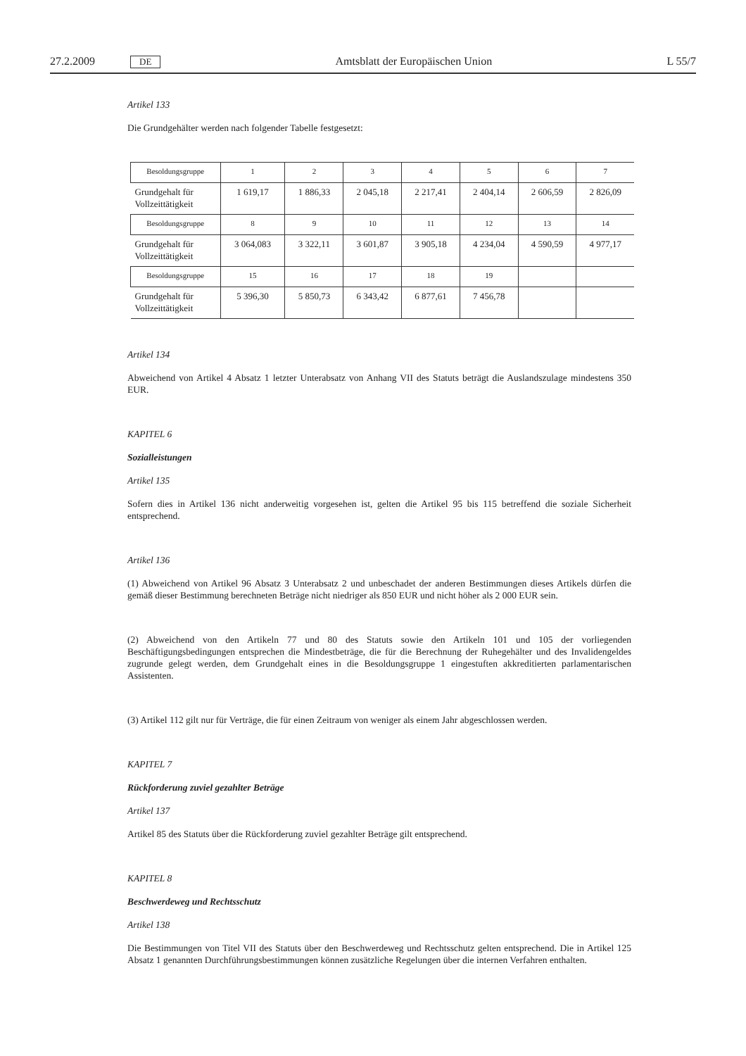27.2.2009 DE Amtsblatt der Europäischen Union L 55/7
Artikel 133
Die Grundgehälter werden nach folgender Tabelle festgesetzt:
| Besoldungsgruppe | 1 | 2 | 3 | 4 | 5 | 6 | 7 |
| Grundgehalt für Vollzeittätigkeit | 1 619,17 | 1 886,33 | 2 045,18 | 2 217,41 | 2 404,14 | 2 606,59 | 2 826,09 |
| Besoldungsgruppe | 8 | 9 | 10 | 11 | 12 | 13 | 14 |
| Grundgehalt für Vollzeittätigkeit | 3 064,083 | 3 322,11 | 3 601,87 | 3 905,18 | 4 234,04 | 4 590,59 | 4 977,17 |
| Besoldungsgruppe | 15 | 16 | 17 | 18 | 19 | | |
| Grundgehalt für Vollzeittätigkeit | 5 396,30 | 5 850,73 | 6 343,42 | 6 877,61 | 7 456,78 | | |
Artikel 134
Abweichend von Artikel 4 Absatz 1 letzter Unterabsatz von Anhang VII des Statuts beträgt die Auslandszulage mindestens 350 EUR.
KAPITEL 6
Sozialleistungen
Artikel 135
Sofern dies in Artikel 136 nicht anderweitig vorgesehen ist, gelten die Artikel 95 bis 115 betreffend die soziale Sicherheit entsprechend.
Artikel 136
(1) Abweichend von Artikel 96 Absatz 3 Unterabsatz 2 und unbeschadet der anderen Bestimmungen dieses Artikels dürfen die gemäß dieser Bestimmung berechneten Beträge nicht niedriger als 850 EUR und nicht höher als 2 000 EUR sein.
(2) Abweichend von den Artikeln 77 und 80 des Statuts sowie den Artikeln 101 und 105 der vorliegenden Beschäftigungsbedingungen entsprechen die Mindestbeträge, die für die Berechnung der Ruhegehälter und des Invalidengeldes zugrunde gelegt werden, dem Grundgehalt eines in die Besoldungsgruppe 1 eingestuften akkreditierten parlamentarischen Assistenten.
(3) Artikel 112 gilt nur für Verträge, die für einen Zeitraum von weniger als einem Jahr abgeschlossen werden.
KAPITEL 7
Rückforderung zuviel gezahlter Beträge
Artikel 137
Artikel 85 des Statuts über die Rückforderung zuviel gezahlter Beträge gilt entsprechend.
KAPITEL 8
Beschwerdeweg und Rechtsschutz
Artikel 138
Die Bestimmungen von Titel VII des Statuts über den Beschwerdeweg und Rechtsschutz gelten entsprechend. Die in Artikel 125 Absatz 1 genannten Durchführungsbestimmungen können zusätzliche Regelungen über die internen Verfahren enthalten.